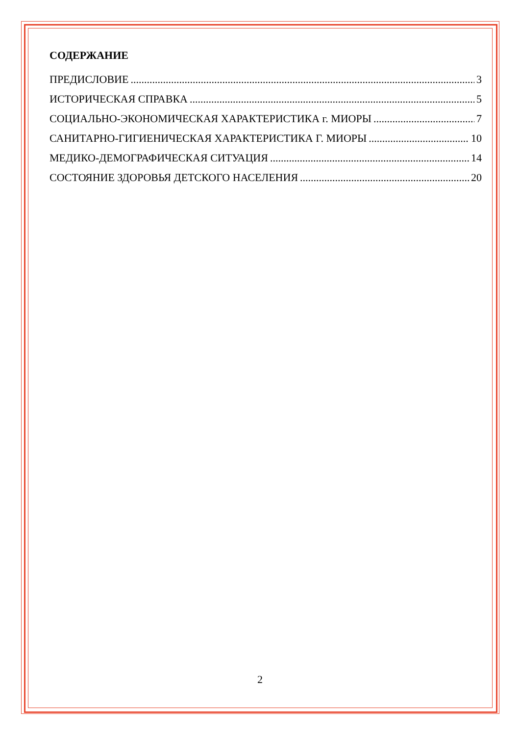СОДЕРЖАНИЕ
ПРЕДИСЛОВИЕ 3
ИСТОРИЧЕСКАЯ СПРАВКА 5
СОЦИАЛЬНО-ЭКОНОМИЧЕСКАЯ ХАРАКТЕРИСТИКА г. МИОРЫ 7
САНИТАРНО-ГИГИЕНИЧЕСКАЯ ХАРАКТЕРИСТИКА Г. МИОРЫ 10
МЕДИКО-ДЕМОГРАФИЧЕСКАЯ СИТУАЦИЯ 14
СОСТОЯНИЕ ЗДОРОВЬЯ ДЕТСКОГО НАСЕЛЕНИЯ 20
2